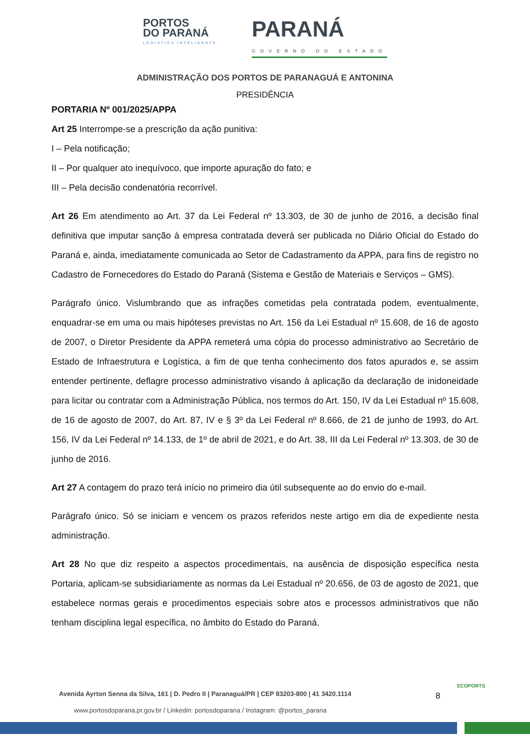PORTOS
DO PARANÁ
LOGÍSTICA INTELIGENTE
PARANÁ
GOVERNO DO ESTADO
ADMINISTRAÇÃO DOS PORTOS DE PARANAGUÁ E ANTONINA
PRESIDÊNCIA
PORTARIA Nº 001/2025/APPA
Art 25 Interrompe-se a prescrição da ação punitiva:
I – Pela notificação;
II – Por qualquer ato inequívoco, que importe apuração do fato; e
III – Pela decisão condenatória recorrível.
Art 26 Em atendimento ao Art. 37 da Lei Federal nº 13.303, de 30 de junho de 2016, a decisão final definitiva que imputar sanção à empresa contratada deverá ser publicada no Diário Oficial do Estado do Paraná e, ainda, imediatamente comunicada ao Setor de Cadastramento da APPA, para fins de registro no Cadastro de Fornecedores do Estado do Paraná (Sistema e Gestão de Materiais e Serviços – GMS).
Parágrafo único. Vislumbrando que as infrações cometidas pela contratada podem, eventualmente, enquadrar-se em uma ou mais hipóteses previstas no Art. 156 da Lei Estadual nº 15.608, de 16 de agosto de 2007, o Diretor Presidente da APPA remeterá uma cópia do processo administrativo ao Secretário de Estado de Infraestrutura e Logística, a fim de que tenha conhecimento dos fatos apurados e, se assim entender pertinente, deflagre processo administrativo visando à aplicação da declaração de inidoneidade para licitar ou contratar com a Administração Pública, nos termos do Art. 150, IV da Lei Estadual nº 15.608, de 16 de agosto de 2007, do Art. 87, IV e § 3º da Lei Federal nº 8.666, de 21 de junho de 1993, do Art. 156, IV da Lei Federal nº 14.133, de 1º de abril de 2021, e do Art. 38, III da Lei Federal nº 13.303, de 30 de junho de 2016.
Art 27 A contagem do prazo terá início no primeiro dia útil subsequente ao do envio do e-mail.
Parágrafo único. Só se iniciam e vencem os prazos referidos neste artigo em dia de expediente nesta administração.
Art 28 No que diz respeito a aspectos procedimentais, na ausência de disposição específica nesta Portaria, aplicam-se subsidiariamente as normas da Lei Estadual nº 20.656, de 03 de agosto de 2021, que estabelece normas gerais e procedimentos especiais sobre atos e processos administrativos que não tenham disciplina legal específica, no âmbito do Estado do Paraná.
Avenida Ayrton Senna da Silva, 161 | D. Pedro II | Paranaguá/PR | CEP 83203-800 | 41 3420.1114
www.portosdoparana.pr.gov.br / Linkedin: portosdoparana / Instagram: @portos_parana
8
ECOPORTS